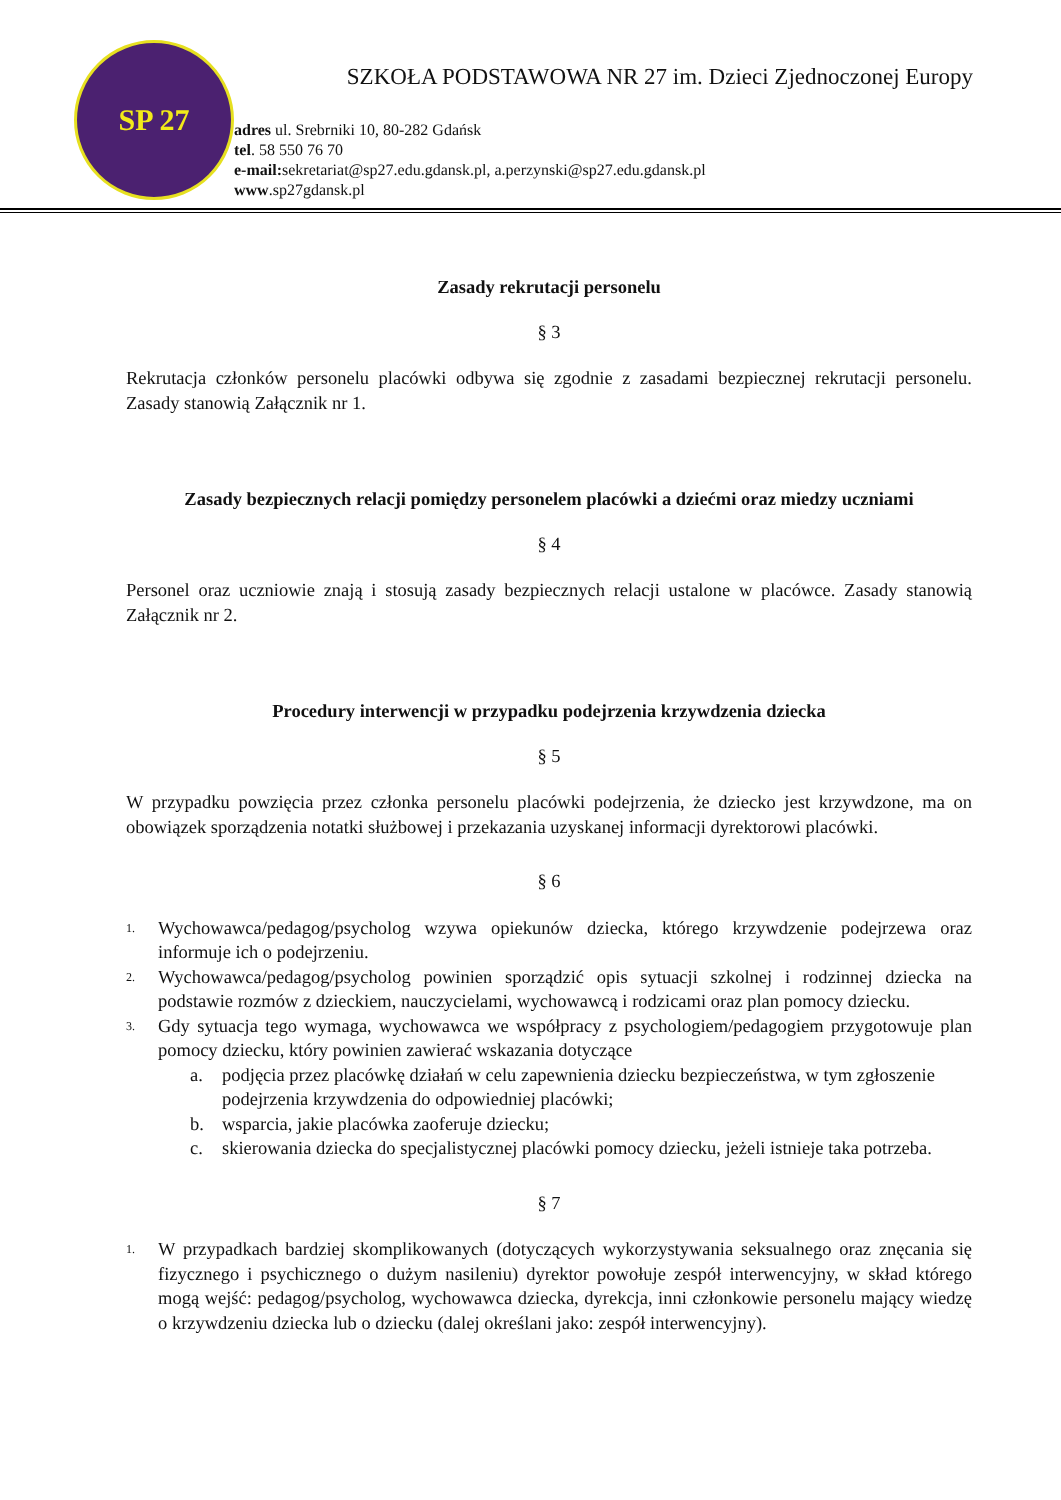SP 27
SZKOŁA PODSTAWOWA NR 27 im. Dzieci Zjednoczonej Europy
adres ul. Srebrniki 10, 80-282 Gdańsk
tel. 58 550 76 70
e-mail: sekretariat@sp27.edu.gdansk.pl, a.perzynski@sp27.edu.gdansk.pl
www.sp27gdansk.pl
Zasady rekrutacji personelu
§ 3
Rekrutacja członków personelu placówki odbywa się zgodnie z zasadami bezpiecznej rekrutacji personelu. Zasady stanowią Załącznik nr 1.
Zasady bezpiecznych relacji pomiędzy personelem placówki a dziećmi oraz miedzy uczniami
§ 4
Personel oraz uczniowie znają i stosują zasady bezpiecznych relacji ustalone w placówce. Zasady stanowią Załącznik nr 2.
Procedury interwencji w przypadku podejrzenia krzywdzenia dziecka
§ 5
W przypadku powzięcia przez członka personelu placówki podejrzenia, że dziecko jest krzywdzone, ma on obowiązek sporządzenia notatki służbowej i przekazania uzyskanej informacji dyrektorowi placówki.
§ 6
1. Wychowawca/pedagog/psycholog wzywa opiekunów dziecka, którego krzywdzenie podejrzewa oraz informuje ich o podejrzeniu.
2. Wychowawca/pedagog/psycholog powinien sporządzić opis sytuacji szkolnej i rodzinnej dziecka na podstawie rozmów z dzieckiem, nauczycielami, wychowawcą i rodzicami oraz plan pomocy dziecku.
3. Gdy sytuacja tego wymaga, wychowawca we współpracy z psychologiem/pedagogiem przygotowuje plan pomocy dziecku, który powinien zawierać wskazania dotyczące
a. podjęcia przez placówkę działań w celu zapewnienia dziecku bezpieczeństwa, w tym zgłoszenie podejrzenia krzywdzenia do odpowiedniej placówki;
b. wsparcia, jakie placówka zaoferuje dziecku;
c. skierowania dziecka do specjalistycznej placówki pomocy dziecku, jeżeli istnieje taka potrzeba.
§ 7
1. W przypadkach bardziej skomplikowanych (dotyczących wykorzystywania seksualnego oraz znęcania się fizycznego i psychicznego o dużym nasileniu) dyrektor powołuje zespół interwencyjny, w skład którego mogą wejść: pedagog/psycholog, wychowawca dziecka, dyrekcja, inni członkowie personelu mający wiedzę o krzywdzeniu dziecka lub o dziecku (dalej określani jako: zespół interwencyjny).